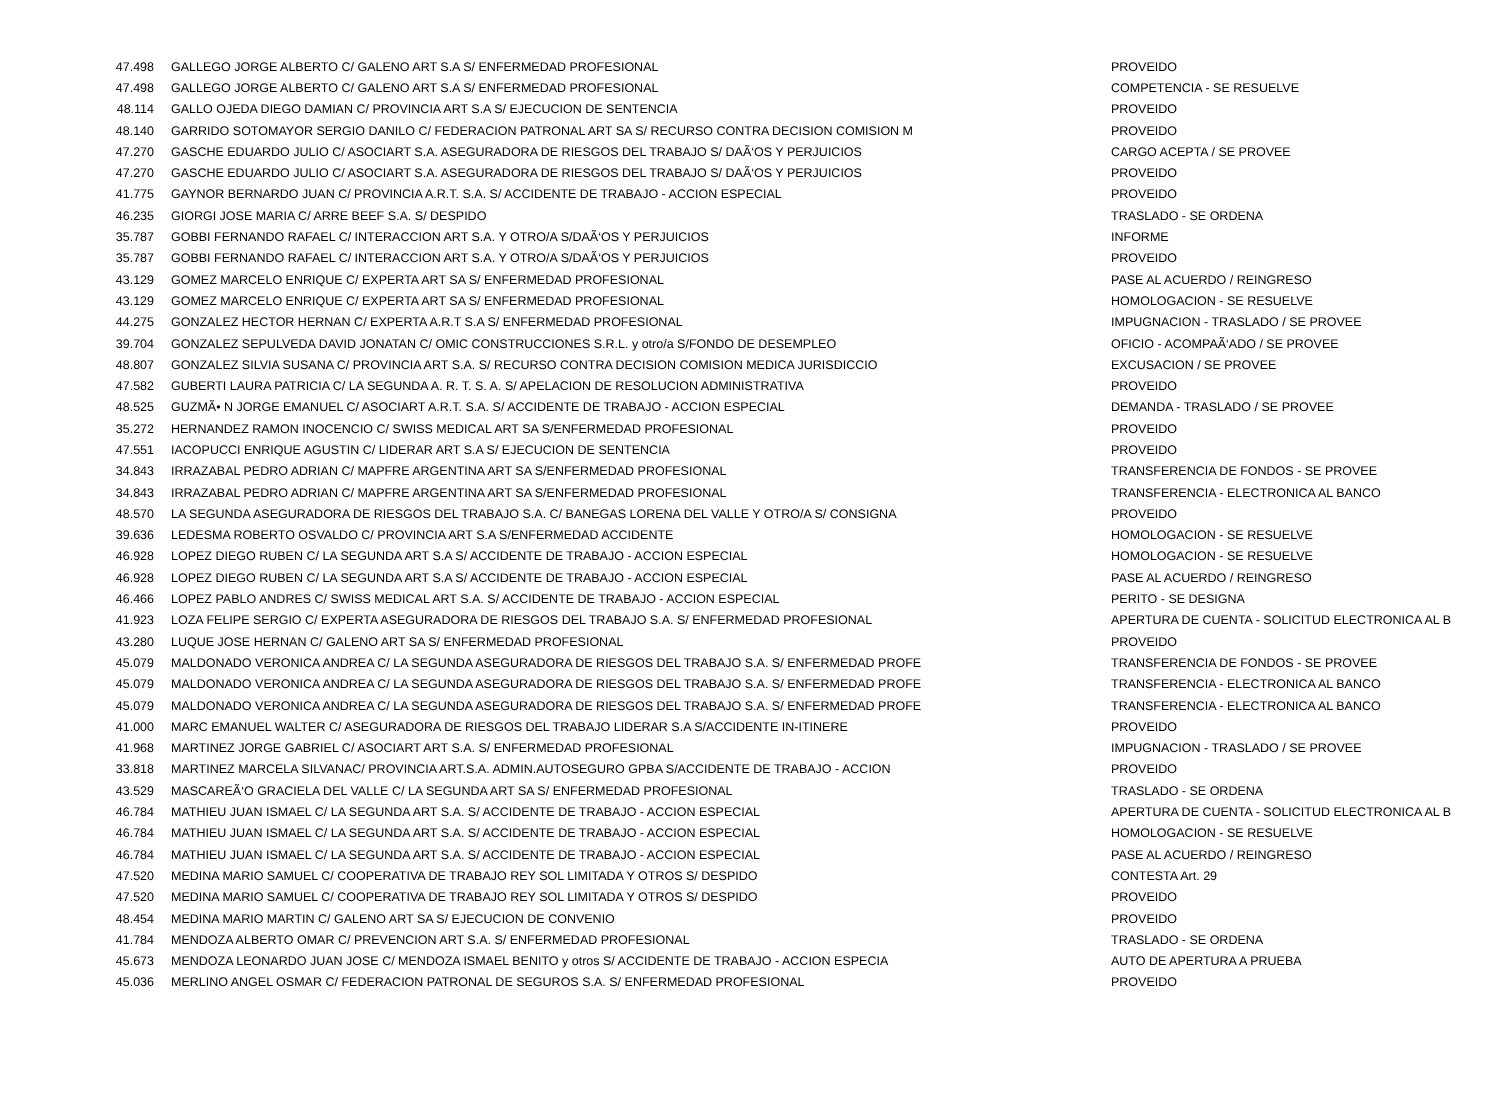| 47.498 | GALLEGO JORGE ALBERTO C/ GALENO ART S.A S/ ENFERMEDAD PROFESIONAL | PROVEIDO |
| 47.498 | GALLEGO JORGE ALBERTO C/ GALENO ART S.A S/ ENFERMEDAD PROFESIONAL | COMPETENCIA - SE RESUELVE |
| 48.114 | GALLO OJEDA DIEGO DAMIAN C/ PROVINCIA ART S.A S/ EJECUCION DE SENTENCIA | PROVEIDO |
| 48.140 | GARRIDO SOTOMAYOR SERGIO DANILO C/ FEDERACION PATRONAL ART SA S/ RECURSO CONTRA DECISION COMISION M | PROVEIDO |
| 47.270 | GASCHE EDUARDO JULIO C/ ASOCIART S.A. ASEGURADORA DE RIESGOS DEL TRABAJO S/ DAÃ‘OS Y PERJUICIOS | CARGO ACEPTA / SE PROVEE |
| 47.270 | GASCHE EDUARDO JULIO C/ ASOCIART S.A. ASEGURADORA DE RIESGOS DEL TRABAJO S/ DAÃ‘OS Y PERJUICIOS | PROVEIDO |
| 41.775 | GAYNOR BERNARDO JUAN C/ PROVINCIA A.R.T. S.A. S/ ACCIDENTE DE TRABAJO - ACCION ESPECIAL | PROVEIDO |
| 46.235 | GIORGI JOSE MARIA C/ ARRE BEEF S.A. S/ DESPIDO | TRASLADO - SE ORDENA |
| 35.787 | GOBBI FERNANDO RAFAEL C/ INTERACCION ART S.A. Y OTRO/A S/DAÃ‘OS Y PERJUICIOS | INFORME |
| 35.787 | GOBBI FERNANDO RAFAEL C/ INTERACCION ART S.A. Y OTRO/A S/DAÃ‘OS Y PERJUICIOS | PROVEIDO |
| 43.129 | GOMEZ MARCELO ENRIQUE C/ EXPERTA ART SA S/ ENFERMEDAD PROFESIONAL | PASE AL ACUERDO / REINGRESO |
| 43.129 | GOMEZ MARCELO ENRIQUE C/ EXPERTA ART SA S/ ENFERMEDAD PROFESIONAL | HOMOLOGACION - SE RESUELVE |
| 44.275 | GONZALEZ HECTOR HERNAN C/ EXPERTA A.R.T S.A S/ ENFERMEDAD PROFESIONAL | IMPUGNACION - TRASLADO / SE PROVEE |
| 39.704 | GONZALEZ SEPULVEDA DAVID JONATAN C/ OMIC CONSTRUCCIONES S.R.L. y otro/a S/FONDO DE DESEMPLEO | OFICIO - ACOMPAÃ‘ADO / SE PROVEE |
| 48.807 | GONZALEZ SILVIA SUSANA C/ PROVINCIA ART S.A. S/ RECURSO CONTRA DECISION COMISION MEDICA JURISDICCIO | EXCUSACION / SE PROVEE |
| 47.582 | GUBERTI LAURA PATRICIA C/ LA SEGUNDA A. R. T. S. A. S/ APELACION DE RESOLUCION ADMINISTRATIVA | PROVEIDO |
| 48.525 | GUZMÃ• N JORGE EMANUEL C/ ASOCIART A.R.T. S.A. S/ ACCIDENTE DE TRABAJO - ACCION ESPECIAL | DEMANDA - TRASLADO / SE PROVEE |
| 35.272 | HERNANDEZ RAMON INOCENCIO C/ SWISS MEDICAL ART SA S/ENFERMEDAD PROFESIONAL | PROVEIDO |
| 47.551 | IACOPUCCI ENRIQUE AGUSTIN C/ LIDERAR ART S.A S/ EJECUCION DE SENTENCIA | PROVEIDO |
| 34.843 | IRRAZABAL PEDRO ADRIAN C/ MAPFRE ARGENTINA ART SA S/ENFERMEDAD PROFESIONAL | TRANSFERENCIA DE FONDOS - SE PROVEE |
| 34.843 | IRRAZABAL PEDRO ADRIAN C/ MAPFRE ARGENTINA ART SA S/ENFERMEDAD PROFESIONAL | TRANSFERENCIA - ELECTRONICA AL BANCO |
| 48.570 | LA SEGUNDA ASEGURADORA DE RIESGOS DEL TRABAJO S.A. C/ BANEGAS LORENA DEL VALLE Y OTRO/A S/ CONSIGNA | PROVEIDO |
| 39.636 | LEDESMA ROBERTO OSVALDO C/ PROVINCIA ART S.A S/ENFERMEDAD ACCIDENTE | HOMOLOGACION - SE RESUELVE |
| 46.928 | LOPEZ DIEGO RUBEN C/ LA SEGUNDA ART S.A S/ ACCIDENTE DE TRABAJO - ACCION ESPECIAL | HOMOLOGACION - SE RESUELVE |
| 46.928 | LOPEZ DIEGO RUBEN C/ LA SEGUNDA ART S.A S/ ACCIDENTE DE TRABAJO - ACCION ESPECIAL | PASE AL ACUERDO / REINGRESO |
| 46.466 | LOPEZ PABLO ANDRES C/ SWISS MEDICAL ART S.A. S/ ACCIDENTE DE TRABAJO - ACCION ESPECIAL | PERITO - SE DESIGNA |
| 41.923 | LOZA FELIPE SERGIO C/ EXPERTA ASEGURADORA DE RIESGOS DEL TRABAJO S.A. S/ ENFERMEDAD PROFESIONAL | APERTURA DE CUENTA - SOLICITUD ELECTRONICA AL B |
| 43.280 | LUQUE JOSE HERNAN C/ GALENO ART SA S/ ENFERMEDAD PROFESIONAL | PROVEIDO |
| 45.079 | MALDONADO VERONICA ANDREA C/ LA SEGUNDA ASEGURADORA DE RIESGOS DEL TRABAJO S.A. S/ ENFERMEDAD PROFE | TRANSFERENCIA DE FONDOS - SE PROVEE |
| 45.079 | MALDONADO VERONICA ANDREA C/ LA SEGUNDA ASEGURADORA DE RIESGOS DEL TRABAJO S.A. S/ ENFERMEDAD PROFE | TRANSFERENCIA - ELECTRONICA AL BANCO |
| 45.079 | MALDONADO VERONICA ANDREA C/ LA SEGUNDA ASEGURADORA DE RIESGOS DEL TRABAJO S.A. S/ ENFERMEDAD PROFE | TRANSFERENCIA - ELECTRONICA AL BANCO |
| 41.000 | MARC EMANUEL WALTER C/ ASEGURADORA DE RIESGOS DEL TRABAJO LIDERAR S.A S/ACCIDENTE IN-ITINERE | PROVEIDO |
| 41.968 | MARTINEZ JORGE GABRIEL C/ ASOCIART ART S.A. S/ ENFERMEDAD PROFESIONAL | IMPUGNACION - TRASLADO / SE PROVEE |
| 33.818 | MARTINEZ MARCELA SILVANAC/ PROVINCIA ART.S.A. ADMIN.AUTOSEGURO GPBA S/ACCIDENTE DE TRABAJO - ACCION | PROVEIDO |
| 43.529 | MASCAREÃ‘O GRACIELA DEL VALLE C/ LA SEGUNDA ART SA S/ ENFERMEDAD PROFESIONAL | TRASLADO - SE ORDENA |
| 46.784 | MATHIEU JUAN ISMAEL C/ LA SEGUNDA ART S.A. S/ ACCIDENTE DE TRABAJO - ACCION ESPECIAL | APERTURA DE CUENTA - SOLICITUD ELECTRONICA AL B |
| 46.784 | MATHIEU JUAN ISMAEL C/ LA SEGUNDA ART S.A. S/ ACCIDENTE DE TRABAJO - ACCION ESPECIAL | HOMOLOGACION - SE RESUELVE |
| 46.784 | MATHIEU JUAN ISMAEL C/ LA SEGUNDA ART S.A. S/ ACCIDENTE DE TRABAJO - ACCION ESPECIAL | PASE AL ACUERDO / REINGRESO |
| 47.520 | MEDINA MARIO SAMUEL C/ COOPERATIVA DE TRABAJO REY SOL LIMITADA Y OTROS S/ DESPIDO | CONTESTA Art. 29 |
| 47.520 | MEDINA MARIO SAMUEL C/ COOPERATIVA DE TRABAJO REY SOL LIMITADA Y OTROS S/ DESPIDO | PROVEIDO |
| 48.454 | MEDINA MARIO MARTIN C/ GALENO ART SA S/ EJECUCION DE CONVENIO | PROVEIDO |
| 41.784 | MENDOZA ALBERTO OMAR C/ PREVENCION ART S.A. S/ ENFERMEDAD PROFESIONAL | TRASLADO - SE ORDENA |
| 45.673 | MENDOZA LEONARDO JUAN JOSE C/ MENDOZA ISMAEL BENITO y otros S/ ACCIDENTE DE TRABAJO - ACCION ESPECIA | AUTO DE APERTURA A PRUEBA |
| 45.036 | MERLINO ANGEL OSMAR C/ FEDERACION PATRONAL DE SEGUROS S.A. S/ ENFERMEDAD PROFESIONAL | PROVEIDO |